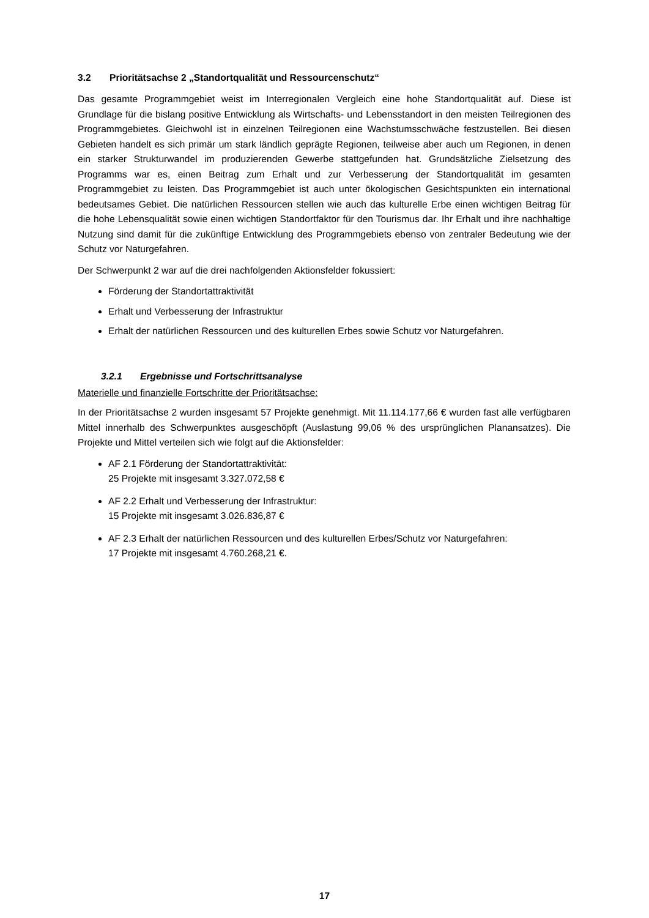3.2 Prioritätsachse 2 „Standortqualität und Ressourcenschutz“
Das gesamte Programmgebiet weist im Interregionalen Vergleich eine hohe Standortqualität auf. Diese ist Grundlage für die bislang positive Entwicklung als Wirtschafts- und Lebensstandort in den meisten Teilregionen des Programmgebietes. Gleichwohl ist in einzelnen Teilregionen eine Wachstumsschwäche festzustellen. Bei diesen Gebieten handelt es sich primär um stark ländlich geprägte Regionen, teilweise aber auch um Regionen, in denen ein starker Strukturwandel im produzierenden Gewerbe stattgefunden hat. Grundsätzliche Zielsetzung des Programms war es, einen Beitrag zum Erhalt und zur Verbesserung der Standortqualität im gesamten Programmgebiet zu leisten. Das Programmgebiet ist auch unter ökologischen Gesichtspunkten ein international bedeutsames Gebiet. Die natürlichen Ressourcen stellen wie auch das kulturelle Erbe einen wichtigen Beitrag für die hohe Lebensqualität sowie einen wichtigen Standortfaktor für den Tourismus dar. Ihr Erhalt und ihre nachhaltige Nutzung sind damit für die zukünftige Entwicklung des Programmgebiets ebenso von zentraler Bedeutung wie der Schutz vor Naturgefahren.
Der Schwerpunkt 2 war auf die drei nachfolgenden Aktionsfelder fokussiert:
Förderung der Standortattraktivität
Erhalt und Verbesserung der Infrastruktur
Erhalt der natürlichen Ressourcen und des kulturellen Erbes sowie Schutz vor Naturgefahren.
3.2.1 Ergebnisse und Fortschrittsanalyse
Materielle und finanzielle Fortschritte der Prioritätsachse:
In der Prioritätsachse 2 wurden insgesamt 57 Projekte genehmigt. Mit 11.114.177,66 € wurden fast alle verfügbaren Mittel innerhalb des Schwerpunktes ausgeschöpft (Auslastung 99,06 % des ursprünglichen Planansatzes). Die Projekte und Mittel verteilen sich wie folgt auf die Aktionsfelder:
AF 2.1 Förderung der Standortattraktivität:
25 Projekte mit insgesamt 3.327.072,58 €
AF 2.2 Erhalt und Verbesserung der Infrastruktur:
15 Projekte mit insgesamt 3.026.836,87 €
AF 2.3 Erhalt der natürlichen Ressourcen und des kulturellen Erbes/Schutz vor Naturgefahren:
17 Projekte mit insgesamt 4.760.268,21 €.
17